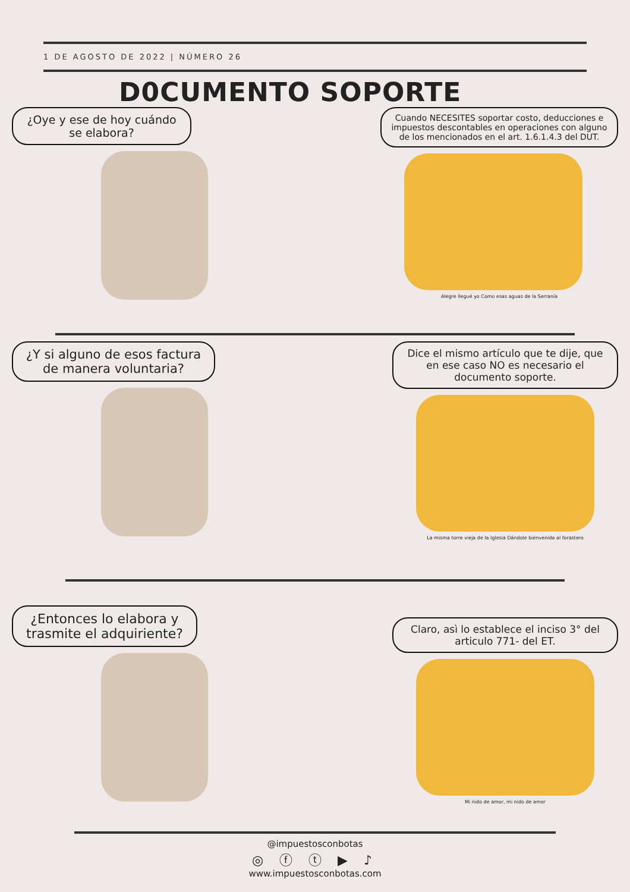1 DE AGOSTO DE 2022 | NÚMERO 26
D0CUMENTO SOPORTE
¿Oye y ese de hoy cuándo se elabora?
Cuando NECESITES soportar costo, deducciones e impuestos descontables en operaciones con alguno de los mencionados en el art. 1.6.1.4.3 del DUT.
Alegre llegué yo Como esas aguas de la Serranía
¿Y si alguno de esos factura de manera voluntaria?
Dice el mismo artículo que te dije, que en ese caso NO es necesario el documento soporte.
La misma torre vieja de la Iglesia Dándole bienvenida al forastero
¿Entonces lo elabora y trasmite el adquiriente?
Claro, asì lo establece el inciso 3° del articulo 771- del ET.
Mi nido de amor, mi nido de amor
@impuestosconbotas
◎ ⓕ ⓣ ▶ ♪
www.impuestosconbotas.com